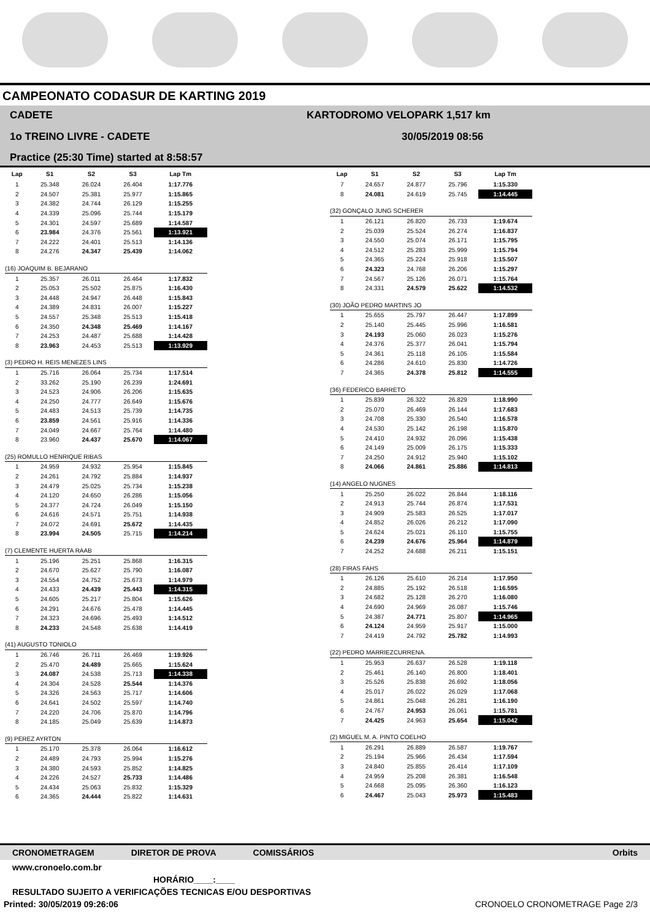CAMPEONATO CODASUR DE KARTING 2019
CADETE KARTODROMO VELOPARK 1,517 km
1o TREINO LIVRE - CADETE 30/05/2019 08:56
Practice (25:30 Time) started at 8:58:57
| Lap | S1 | S2 | S3 | Lap Tm |
| --- | --- | --- | --- | --- |
| 1 | 25.348 | 26.024 | 26.404 | 1:17.776 |
| 2 | 24.507 | 25.381 | 25.977 | 1:15.865 |
| 3 | 24.382 | 24.744 | 26.129 | 1:15.255 |
| 4 | 24.339 | 25.096 | 25.744 | 1:15.179 |
| 5 | 24.301 | 24.597 | 25.689 | 1:14.587 |
| 6 | 23.984 | 24.376 | 25.561 | 1:13.921 |
| 7 | 24.222 | 24.401 | 25.513 | 1:14.136 |
| 8 | 24.276 | 24.347 | 25.439 | 1:14.062 |
| (16) JOAQUIM B. BEJARANO | | | | |
| 1 | 25.357 | 26.011 | 26.464 | 1:17.832 |
| 2 | 25.053 | 25.502 | 25.875 | 1:16.430 |
| 3 | 24.448 | 24.947 | 26.448 | 1:15.843 |
| 4 | 24.389 | 24.831 | 26.007 | 1:15.227 |
| 5 | 24.557 | 25.348 | 25.513 | 1:15.418 |
| 6 | 24.350 | 24.348 | 25.469 | 1:14.167 |
| 7 | 24.253 | 24.487 | 25.688 | 1:14.428 |
| 8 | 23.963 | 24.453 | 25.513 | 1:13.929 |
| (3) PEDRO H. REIS MENEZES LINS | | | | |
| 1 | 25.716 | 26.064 | 25.734 | 1:17.514 |
| 2 | 33.262 | 25.190 | 26.239 | 1:24.691 |
| 3 | 24.523 | 24.906 | 26.206 | 1:15.635 |
| 4 | 24.250 | 24.777 | 26.649 | 1:15.676 |
| 5 | 24.483 | 24.513 | 25.739 | 1:14.735 |
| 6 | 23.859 | 24.561 | 25.916 | 1:14.336 |
| 7 | 24.049 | 24.667 | 25.764 | 1:14.480 |
| 8 | 23.960 | 24.437 | 25.670 | 1:14.067 |
| (25) ROMULLO HENRIQUE RIBAS | | | | |
| 1 | 24.959 | 24.932 | 25.954 | 1:15.845 |
| 2 | 24.261 | 24.792 | 25.884 | 1:14.937 |
| 3 | 24.479 | 25.025 | 25.734 | 1:15.238 |
| 4 | 24.120 | 24.650 | 26.286 | 1:15.056 |
| 5 | 24.377 | 24.724 | 26.049 | 1:15.150 |
| 6 | 24.616 | 24.571 | 25.751 | 1:14.938 |
| 7 | 24.072 | 24.691 | 25.672 | 1:14.435 |
| 8 | 23.994 | 24.505 | 25.715 | 1:14.214 |
| (7) CLEMENTE HUERTA RAAB | | | | |
| 1 | 25.196 | 25.251 | 25.868 | 1:16.315 |
| 2 | 24.670 | 25.627 | 25.790 | 1:16.087 |
| 3 | 24.554 | 24.752 | 25.673 | 1:14.979 |
| 4 | 24.433 | 24.439 | 25.443 | 1:14.315 |
| 5 | 24.605 | 25.217 | 25.804 | 1:15.626 |
| 6 | 24.291 | 24.676 | 25.478 | 1:14.445 |
| 7 | 24.323 | 24.696 | 25.493 | 1:14.512 |
| 8 | 24.233 | 24.548 | 25.638 | 1:14.419 |
| (41) AUGUSTO TONIOLO | | | | |
| 1 | 26.746 | 26.711 | 26.469 | 1:19.926 |
| 2 | 25.470 | 24.489 | 25.665 | 1:15.624 |
| 3 | 24.087 | 24.538 | 25.713 | 1:14.338 |
| 4 | 24.304 | 24.528 | 25.544 | 1:14.376 |
| 5 | 24.326 | 24.563 | 25.717 | 1:14.606 |
| 6 | 24.641 | 24.502 | 25.597 | 1:14.740 |
| 7 | 24.220 | 24.706 | 25.870 | 1:14.796 |
| 8 | 24.185 | 25.049 | 25.639 | 1:14.873 |
| (9) PEREZ AYRTON | | | | |
| 1 | 25.170 | 25.378 | 26.064 | 1:16.612 |
| 2 | 24.489 | 24.793 | 25.994 | 1:15.276 |
| 3 | 24.380 | 24.593 | 25.852 | 1:14.825 |
| 4 | 24.226 | 24.527 | 25.733 | 1:14.486 |
| 5 | 24.434 | 25.063 | 25.832 | 1:15.329 |
| 6 | 24.365 | 24.444 | 25.822 | 1:14.631 |
| Lap | S1 | S2 | S3 | Lap Tm |
| --- | --- | --- | --- | --- |
| 7 | 24.657 | 24.877 | 25.796 | 1:15.330 |
| 8 | 24.081 | 24.619 | 25.745 | 1:14.445 |
| (32) GONÇALO JUNG SCHERER | | | | |
| 1 | 26.121 | 26.820 | 26.733 | 1:19.674 |
| 2 | 25.039 | 25.524 | 26.274 | 1:16.837 |
| 3 | 24.550 | 25.074 | 26.171 | 1:15.795 |
| 4 | 24.512 | 25.283 | 25.999 | 1:15.794 |
| 5 | 24.365 | 25.224 | 25.918 | 1:15.507 |
| 6 | 24.323 | 24.768 | 26.206 | 1:15.297 |
| 7 | 24.567 | 25.126 | 26.071 | 1:15.764 |
| 8 | 24.331 | 24.579 | 25.622 | 1:14.532 |
| (30) JOÃO PEDRO MARTINS JO | | | | |
| 1 | 25.655 | 25.797 | 26.447 | 1:17.899 |
| 2 | 25.140 | 25.445 | 25.996 | 1:16.581 |
| 3 | 24.193 | 25.060 | 26.023 | 1:15.276 |
| 4 | 24.376 | 25.377 | 26.041 | 1:15.794 |
| 5 | 24.361 | 25.118 | 26.105 | 1:15.584 |
| 6 | 24.286 | 24.610 | 25.830 | 1:14.726 |
| 7 | 24.365 | 24.378 | 25.812 | 1:14.555 |
| (36) FEDERICO BARRETO | | | | |
| 1 | 25.839 | 26.322 | 26.829 | 1:18.990 |
| 2 | 25.070 | 26.469 | 26.144 | 1:17.683 |
| 3 | 24.708 | 25.330 | 26.540 | 1:16.578 |
| 4 | 24.530 | 25.142 | 26.198 | 1:15.870 |
| 5 | 24.410 | 24.932 | 26.096 | 1:15.438 |
| 6 | 24.149 | 25.009 | 26.175 | 1:15.333 |
| 7 | 24.250 | 24.912 | 25.940 | 1:15.102 |
| 8 | 24.066 | 24.861 | 25.886 | 1:14.813 |
| (14) ANGELO NUGNES | | | | |
| 1 | 25.250 | 26.022 | 26.844 | 1:18.116 |
| 2 | 24.913 | 25.744 | 26.874 | 1:17.531 |
| 3 | 24.909 | 25.583 | 26.525 | 1:17.017 |
| 4 | 24.852 | 26.026 | 26.212 | 1:17.090 |
| 5 | 24.624 | 25.021 | 26.110 | 1:15.755 |
| 6 | 24.239 | 24.676 | 25.964 | 1:14.879 |
| 7 | 24.252 | 24.688 | 26.211 | 1:15.151 |
| (28) FIRAS FAHS | | | | |
| 1 | 26.126 | 25.610 | 26.214 | 1:17.950 |
| 2 | 24.885 | 25.192 | 26.518 | 1:16.595 |
| 3 | 24.682 | 25.128 | 26.270 | 1:16.080 |
| 4 | 24.690 | 24.969 | 26.087 | 1:15.746 |
| 5 | 24.387 | 24.771 | 25.807 | 1:14.965 |
| 6 | 24.124 | 24.959 | 25.917 | 1:15.000 |
| 7 | 24.419 | 24.792 | 25.782 | 1:14.993 |
| (22) PEDRO MARRIEZCURRENA. | | | | |
| 1 | 25.953 | 26.637 | 26.528 | 1:19.118 |
| 2 | 25.461 | 26.140 | 26.800 | 1:18.401 |
| 3 | 25.526 | 25.838 | 26.692 | 1:18.056 |
| 4 | 25.017 | 26.022 | 26.029 | 1:17.068 |
| 5 | 24.861 | 25.048 | 26.281 | 1:16.190 |
| 6 | 24.767 | 24.953 | 26.061 | 1:15.781 |
| 7 | 24.425 | 24.963 | 25.654 | 1:15.042 |
| (2) MIGUEL M. A. PINTO COELHO | | | | |
| 1 | 26.291 | 26.889 | 26.587 | 1:19.767 |
| 2 | 25.194 | 25.966 | 26.434 | 1:17.594 |
| 3 | 24.840 | 25.855 | 26.414 | 1:17.109 |
| 4 | 24.959 | 25.208 | 26.381 | 1:16.548 |
| 5 | 24.668 | 25.095 | 26.360 | 1:16.123 |
| 6 | 24.467 | 25.043 | 25.973 | 1:15.483 |
CRONOMETRAGEM DIRETOR DE PROVA COMISSÁRIOS Orbits
www.cronoelo.com.br
HORÁRIO____:____
RESULTADO SUJEITO A VERIFICAÇÕES TECNICAS E/OU DESPORTIVAS
Printed: 30/05/2019 09:26:06 CRONOELO CRONOMETRAGE Page 2/3